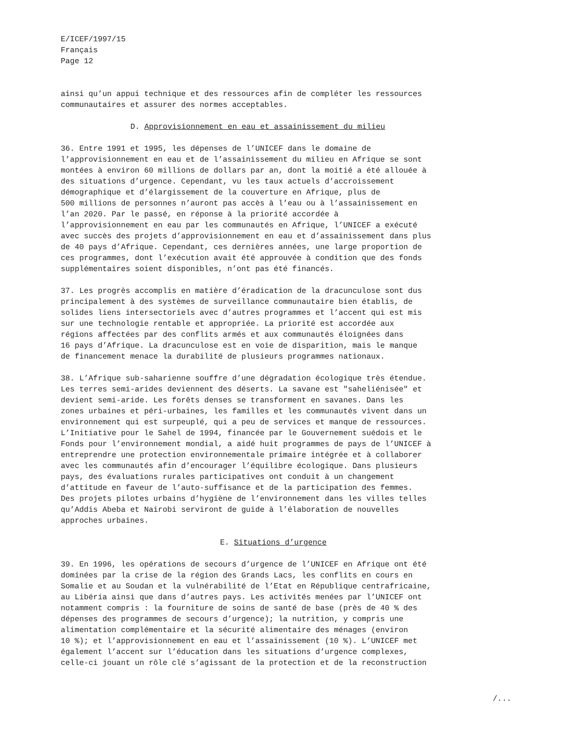E/ICEF/1997/15 Français Page 12
ainsi qu’un appui technique et des ressources afin de compléter les ressources communautaires et assurer des normes acceptables.
D. Approvisionnement en eau et assainissement du milieu
36. Entre 1991 et 1995, les dépenses de l’UNICEF dans le domaine de l’approvisionnement en eau et de l’assainissement du milieu en Afrique se sont montées à environ 60 millions de dollars par an, dont la moitié a été allouée à des situations d’urgence. Cependant, vu les taux actuels d’accroissement démographique et d’élargissement de la couverture en Afrique, plus de 500 millions de personnes n’auront pas accès à l’eau ou à l’assainissement en l’an 2020. Par le passé, en réponse à la priorité accordée à l’approvisionnement en eau par les communautés en Afrique, l’UNICEF a exécuté avec succès des projets d’approvisionnement en eau et d’assainissement dans plus de 40 pays d’Afrique. Cependant, ces dernières années, une large proportion de ces programmes, dont l’exécution avait été approuvée à condition que des fonds supplémentaires soient disponibles, n’ont pas été financés.
37. Les progrès accomplis en matière d’éradication de la dracunculose sont dus principalement à des systèmes de surveillance communautaire bien établis, de solides liens intersectoriels avec d’autres programmes et l’accent qui est mis sur une technologie rentable et appropriée. La priorité est accordée aux régions affectées par des conflits armés et aux communautés éloignées dans 16 pays d’Afrique. La dracunculose est en voie de disparition, mais le manque de financement menace la durabilité de plusieurs programmes nationaux.
38. L’Afrique sub-saharienne souffre d’une dégradation écologique très étendue. Les terres semi-arides deviennent des déserts. La savane est "saheliénisée" et devient semi-aride. Les forêts denses se transforment en savanes. Dans les zones urbaines et péri-urbaines, les familles et les communautés vivent dans un environnement qui est surpeuplé, qui a peu de services et manque de ressources. L’Initiative pour le Sahel de 1994, financée par le Gouvernement suédois et le Fonds pour l’environnement mondial, a aidé huit programmes de pays de l’UNICEF à entreprendre une protection environnementale primaire intégrée et à collaborer avec les communautés afin d’encourager l’équilibre écologique. Dans plusieurs pays, des évaluations rurales participatives ont conduit à un changement d’attitude en faveur de l’auto-suffisance et de la participation des femmes. Des projets pilotes urbains d’hygiène de l’environnement dans les villes telles qu’Addis Abeba et Nairobi serviront de guide à l’élaboration de nouvelles approches urbaines.
E. Situations d’urgence
39. En 1996, les opérations de secours d’urgence de l’UNICEF en Afrique ont été dominées par la crise de la région des Grands Lacs, les conflits en cours en Somalie et au Soudan et la vulnérabilité de l’Etat en République centrafricaine, au Libéria ainsi que dans d’autres pays. Les activités menées par l’UNICEF ont notamment compris : la fourniture de soins de santé de base (près de 40 % des dépenses des programmes de secours d’urgence); la nutrition, y compris une alimentation complémentaire et la sécurité alimentaire des ménages (environ 10 %); et l’approvisionnement en eau et l’assainissement (10 %). L’UNICEF met également l’accent sur l’éducation dans les situations d’urgence complexes, celle-ci jouant un rôle clé s’agissant de la protection et de la reconstruction
/...